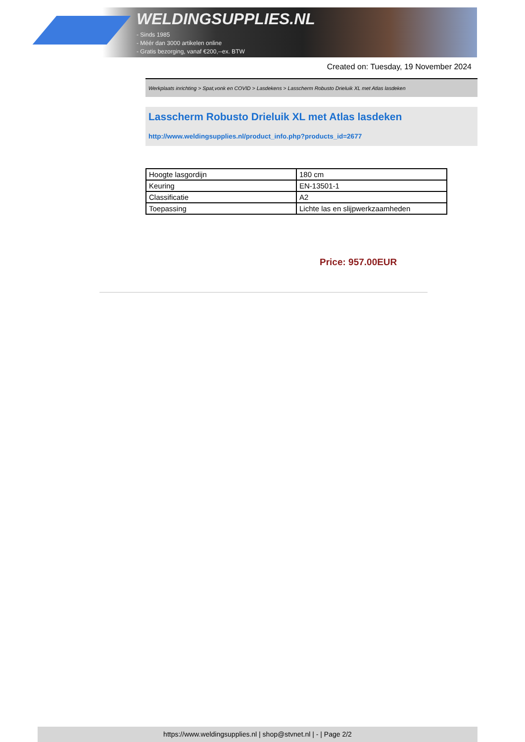WELDINGSUPPLIES.NL
- Sinds 1985
- Méér dan 3000 artikelen online
- Gratis bezorging, vanaf €200,--ex. BTW
Created on: Tuesday, 19 November 2024
Werkplaats inrichting > Spat,vonk en COVID > Lasdekens > Lasscherm Robusto Drieluik XL met Atlas lasdeken
Lasscherm Robusto Drieluik XL met Atlas lasdeken
http://www.weldingsupplies.nl/product_info.php?products_id=2677
| Hoogte lasgordijn | 180 cm |
| Keuring | EN-13501-1 |
| Classificatie | A2 |
| Toepassing | Lichte las en slijpwerkzaamheden |
Price: 957.00EUR
https://www.weldingsupplies.nl | shop@stvnet.nl | - | Page 2/2